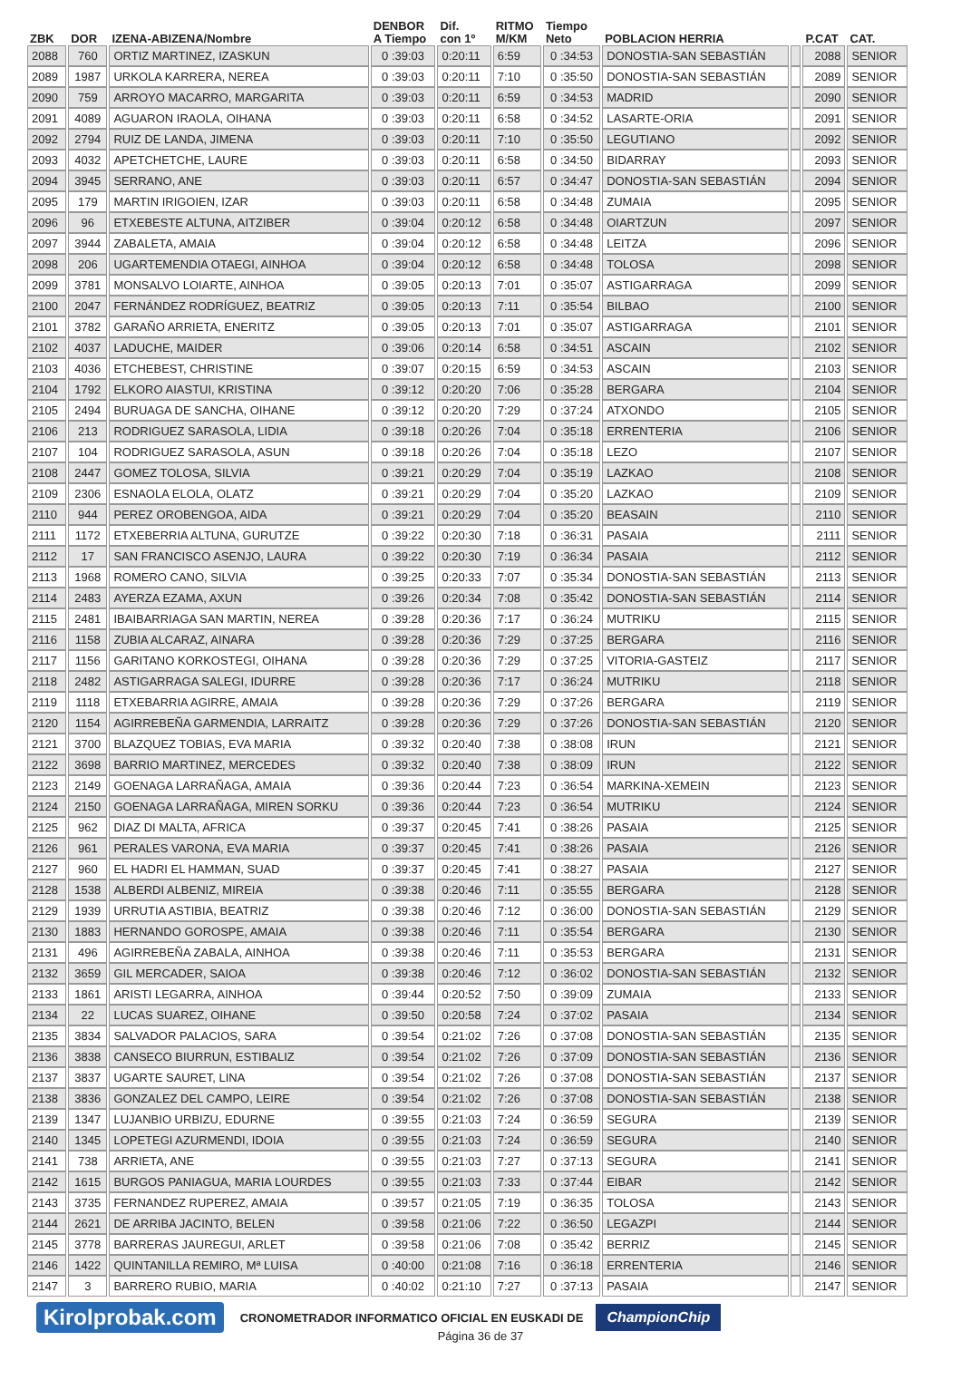| ZBK | DOR | IZENA-ABIZENA/Nombre | DENBOR A Tiempo | Dif. con 1º | RITMO M/KM | Tiempo Neto | POBLACION HERRIA | | P.CAT | CAT. |
| --- | --- | --- | --- | --- | --- | --- | --- | --- | --- | --- |
| 2088 | 760 | ORTIZ MARTINEZ, IZASKUN | 0 :39:03 | 0:20:11 | 6:59 | 0 :34:53 | DONOSTIA-SAN SEBASTIÁN | | 2088 | SENIOR |
| 2089 | 1987 | URKOLA KARRERA, NEREA | 0 :39:03 | 0:20:11 | 7:10 | 0 :35:50 | DONOSTIA-SAN SEBASTIÁN | | 2089 | SENIOR |
| 2090 | 759 | ARROYO MACARRO, MARGARITA | 0 :39:03 | 0:20:11 | 6:59 | 0 :34:53 | MADRID | | 2090 | SENIOR |
| 2091 | 4089 | AGUARON IRAOLA, OIHANA | 0 :39:03 | 0:20:11 | 6:58 | 0 :34:52 | LASARTE-ORIA | | 2091 | SENIOR |
| 2092 | 2794 | RUIZ DE LANDA, JIMENA | 0 :39:03 | 0:20:11 | 7:10 | 0 :35:50 | LEGUTIANO | | 2092 | SENIOR |
| 2093 | 4032 | APETCHETCHE, LAURE | 0 :39:03 | 0:20:11 | 6:58 | 0 :34:50 | BIDARRAY | | 2093 | SENIOR |
| 2094 | 3945 | SERRANO, ANE | 0 :39:03 | 0:20:11 | 6:57 | 0 :34:47 | DONOSTIA-SAN SEBASTIÁN | | 2094 | SENIOR |
| 2095 | 179 | MARTIN IRIGOIEN, IZAR | 0 :39:03 | 0:20:11 | 6:58 | 0 :34:48 | ZUMAIA | | 2095 | SENIOR |
| 2096 | 96 | ETXEBESTE ALTUNA, AITZIBER | 0 :39:04 | 0:20:12 | 6:58 | 0 :34:48 | OIARTZUN | | 2097 | SENIOR |
| 2097 | 3944 | ZABALETA, AMAIA | 0 :39:04 | 0:20:12 | 6:58 | 0 :34:48 | LEITZA | | 2096 | SENIOR |
| 2098 | 206 | UGARTEMENDIA OTAEGI, AINHOA | 0 :39:04 | 0:20:12 | 6:58 | 0 :34:48 | TOLOSA | | 2098 | SENIOR |
| 2099 | 3781 | MONSALVO LOIARTE, AINHOA | 0 :39:05 | 0:20:13 | 7:01 | 0 :35:07 | ASTIGARRAGA | | 2099 | SENIOR |
| 2100 | 2047 | FERNÁNDEZ RODRÍGUEZ, BEATRIZ | 0 :39:05 | 0:20:13 | 7:11 | 0 :35:54 | BILBAO | | 2100 | SENIOR |
| 2101 | 3782 | GARAÑO ARRIETA, ENERITZ | 0 :39:05 | 0:20:13 | 7:01 | 0 :35:07 | ASTIGARRAGA | | 2101 | SENIOR |
| 2102 | 4037 | LADUCHE, MAIDER | 0 :39:06 | 0:20:14 | 6:58 | 0 :34:51 | ASCAIN | | 2102 | SENIOR |
| 2103 | 4036 | ETCHEBEST, CHRISTINE | 0 :39:07 | 0:20:15 | 6:59 | 0 :34:53 | ASCAIN | | 2103 | SENIOR |
| 2104 | 1792 | ELKORO AIASTUI, KRISTINA | 0 :39:12 | 0:20:20 | 7:06 | 0 :35:28 | BERGARA | | 2104 | SENIOR |
| 2105 | 2494 | BURUAGA DE SANCHA, OIHANE | 0 :39:12 | 0:20:20 | 7:29 | 0 :37:24 | ATXONDO | | 2105 | SENIOR |
| 2106 | 213 | RODRIGUEZ SARASOLA, LIDIA | 0 :39:18 | 0:20:26 | 7:04 | 0 :35:18 | ERRENTERIA | | 2106 | SENIOR |
| 2107 | 104 | RODRIGUEZ SARASOLA, ASUN | 0 :39:18 | 0:20:26 | 7:04 | 0 :35:18 | LEZO | | 2107 | SENIOR |
| 2108 | 2447 | GOMEZ TOLOSA, SILVIA | 0 :39:21 | 0:20:29 | 7:04 | 0 :35:19 | LAZKAO | | 2108 | SENIOR |
| 2109 | 2306 | ESNAOLA ELOLA, OLATZ | 0 :39:21 | 0:20:29 | 7:04 | 0 :35:20 | LAZKAO | | 2109 | SENIOR |
| 2110 | 944 | PEREZ OROBENGOA, AIDA | 0 :39:21 | 0:20:29 | 7:04 | 0 :35:20 | BEASAIN | | 2110 | SENIOR |
| 2111 | 1172 | ETXEBERRIA ALTUNA, GURUTZE | 0 :39:22 | 0:20:30 | 7:18 | 0 :36:31 | PASAIA | | 2111 | SENIOR |
| 2112 | 17 | SAN FRANCISCO ASENJO, LAURA | 0 :39:22 | 0:20:30 | 7:19 | 0 :36:34 | PASAIA | | 2112 | SENIOR |
| 2113 | 1968 | ROMERO CANO, SILVIA | 0 :39:25 | 0:20:33 | 7:07 | 0 :35:34 | DONOSTIA-SAN SEBASTIÁN | | 2113 | SENIOR |
| 2114 | 2483 | AYERZA EZAMA, AXUN | 0 :39:26 | 0:20:34 | 7:08 | 0 :35:42 | DONOSTIA-SAN SEBASTIÁN | | 2114 | SENIOR |
| 2115 | 2481 | IBAIBARRIAGA SAN MARTIN, NEREA | 0 :39:28 | 0:20:36 | 7:17 | 0 :36:24 | MUTRIKU | | 2115 | SENIOR |
| 2116 | 1158 | ZUBIA ALCARAZ, AINARA | 0 :39:28 | 0:20:36 | 7:29 | 0 :37:25 | BERGARA | | 2116 | SENIOR |
| 2117 | 1156 | GARITANO KORKOSTEGI, OIHANA | 0 :39:28 | 0:20:36 | 7:29 | 0 :37:25 | VITORIA-GASTEIZ | | 2117 | SENIOR |
| 2118 | 2482 | ASTIGARRAGA SALEGI, IDURRE | 0 :39:28 | 0:20:36 | 7:17 | 0 :36:24 | MUTRIKU | | 2118 | SENIOR |
| 2119 | 1118 | ETXEBARRIA AGIRRE, AMAIA | 0 :39:28 | 0:20:36 | 7:29 | 0 :37:26 | BERGARA | | 2119 | SENIOR |
| 2120 | 1154 | AGIRREBEÑA GARMENDIA, LARRAITZ | 0 :39:28 | 0:20:36 | 7:29 | 0 :37:26 | DONOSTIA-SAN SEBASTIÁN | | 2120 | SENIOR |
| 2121 | 3700 | BLAZQUEZ TOBIAS, EVA MARIA | 0 :39:32 | 0:20:40 | 7:38 | 0 :38:08 | IRUN | | 2121 | SENIOR |
| 2122 | 3698 | BARRIO MARTINEZ, MERCEDES | 0 :39:32 | 0:20:40 | 7:38 | 0 :38:09 | IRUN | | 2122 | SENIOR |
| 2123 | 2149 | GOENAGA LARRAÑAGA, AMAIA | 0 :39:36 | 0:20:44 | 7:23 | 0 :36:54 | MARKINA-XEMEIN | | 2123 | SENIOR |
| 2124 | 2150 | GOENAGA LARRAÑAGA, MIREN SORKU | 0 :39:36 | 0:20:44 | 7:23 | 0 :36:54 | MUTRIKU | | 2124 | SENIOR |
| 2125 | 962 | DIAZ DI MALTA, AFRICA | 0 :39:37 | 0:20:45 | 7:41 | 0 :38:26 | PASAIA | | 2125 | SENIOR |
| 2126 | 961 | PERALES VARONA, EVA MARIA | 0 :39:37 | 0:20:45 | 7:41 | 0 :38:26 | PASAIA | | 2126 | SENIOR |
| 2127 | 960 | EL HADRI EL HAMMAN, SUAD | 0 :39:37 | 0:20:45 | 7:41 | 0 :38:27 | PASAIA | | 2127 | SENIOR |
| 2128 | 1538 | ALBERDI ALBENIZ, MIREIA | 0 :39:38 | 0:20:46 | 7:11 | 0 :35:55 | BERGARA | | 2128 | SENIOR |
| 2129 | 1939 | URRUTIA ASTIBIA, BEATRIZ | 0 :39:38 | 0:20:46 | 7:12 | 0 :36:00 | DONOSTIA-SAN SEBASTIÁN | | 2129 | SENIOR |
| 2130 | 1883 | HERNANDO GOROSPE, AMAIA | 0 :39:38 | 0:20:46 | 7:11 | 0 :35:54 | BERGARA | | 2130 | SENIOR |
| 2131 | 496 | AGIRREBEÑA ZABALA, AINHOA | 0 :39:38 | 0:20:46 | 7:11 | 0 :35:53 | BERGARA | | 2131 | SENIOR |
| 2132 | 3659 | GIL MERCADER, SAIOA | 0 :39:38 | 0:20:46 | 7:12 | 0 :36:02 | DONOSTIA-SAN SEBASTIÁN | | 2132 | SENIOR |
| 2133 | 1861 | ARISTI LEGARRA, AINHOA | 0 :39:44 | 0:20:52 | 7:50 | 0 :39:09 | ZUMAIA | | 2133 | SENIOR |
| 2134 | 22 | LUCAS SUAREZ, OIHANE | 0 :39:50 | 0:20:58 | 7:24 | 0 :37:02 | PASAIA | | 2134 | SENIOR |
| 2135 | 3834 | SALVADOR PALACIOS, SARA | 0 :39:54 | 0:21:02 | 7:26 | 0 :37:08 | DONOSTIA-SAN SEBASTIÁN | | 2135 | SENIOR |
| 2136 | 3838 | CANSECO BIURRUN, ESTIBALIZ | 0 :39:54 | 0:21:02 | 7:26 | 0 :37:09 | DONOSTIA-SAN SEBASTIÁN | | 2136 | SENIOR |
| 2137 | 3837 | UGARTE SAURET, LINA | 0 :39:54 | 0:21:02 | 7:26 | 0 :37:08 | DONOSTIA-SAN SEBASTIÁN | | 2137 | SENIOR |
| 2138 | 3836 | GONZALEZ DEL CAMPO, LEIRE | 0 :39:54 | 0:21:02 | 7:26 | 0 :37:08 | DONOSTIA-SAN SEBASTIÁN | | 2138 | SENIOR |
| 2139 | 1347 | LUJANBIO URBIZU, EDURNE | 0 :39:55 | 0:21:03 | 7:24 | 0 :36:59 | SEGURA | | 2139 | SENIOR |
| 2140 | 1345 | LOPETEGI AZURMENDI, IDOIA | 0 :39:55 | 0:21:03 | 7:24 | 0 :36:59 | SEGURA | | 2140 | SENIOR |
| 2141 | 738 | ARRIETA, ANE | 0 :39:55 | 0:21:03 | 7:27 | 0 :37:13 | SEGURA | | 2141 | SENIOR |
| 2142 | 1615 | BURGOS PANIAGUA, MARIA LOURDES | 0 :39:55 | 0:21:03 | 7:33 | 0 :37:44 | EIBAR | | 2142 | SENIOR |
| 2143 | 3735 | FERNANDEZ RUPEREZ, AMAIA | 0 :39:57 | 0:21:05 | 7:19 | 0 :36:35 | TOLOSA | | 2143 | SENIOR |
| 2144 | 2621 | DE ARRIBA JACINTO, BELEN | 0 :39:58 | 0:21:06 | 7:22 | 0 :36:50 | LEGAZPI | | 2144 | SENIOR |
| 2145 | 3778 | BARRERAS JAUREGUI, ARLET | 0 :39:58 | 0:21:06 | 7:08 | 0 :35:42 | BERRIZ | | 2145 | SENIOR |
| 2146 | 1422 | QUINTANILLA REMIRO, Mª LUISA | 0 :40:00 | 0:21:08 | 7:16 | 0 :36:18 | ERRENTERIA | | 2146 | SENIOR |
| 2147 | 3 | BARRERO RUBIO, MARIA | 0 :40:02 | 0:21:10 | 7:27 | 0 :37:13 | PASAIA | | 2147 | SENIOR |
Kirolprobak.com CRONOMETRADOR INFORMATICO OFICIAL EN EUSKADI DE ChampionChip
Página 36 de 37